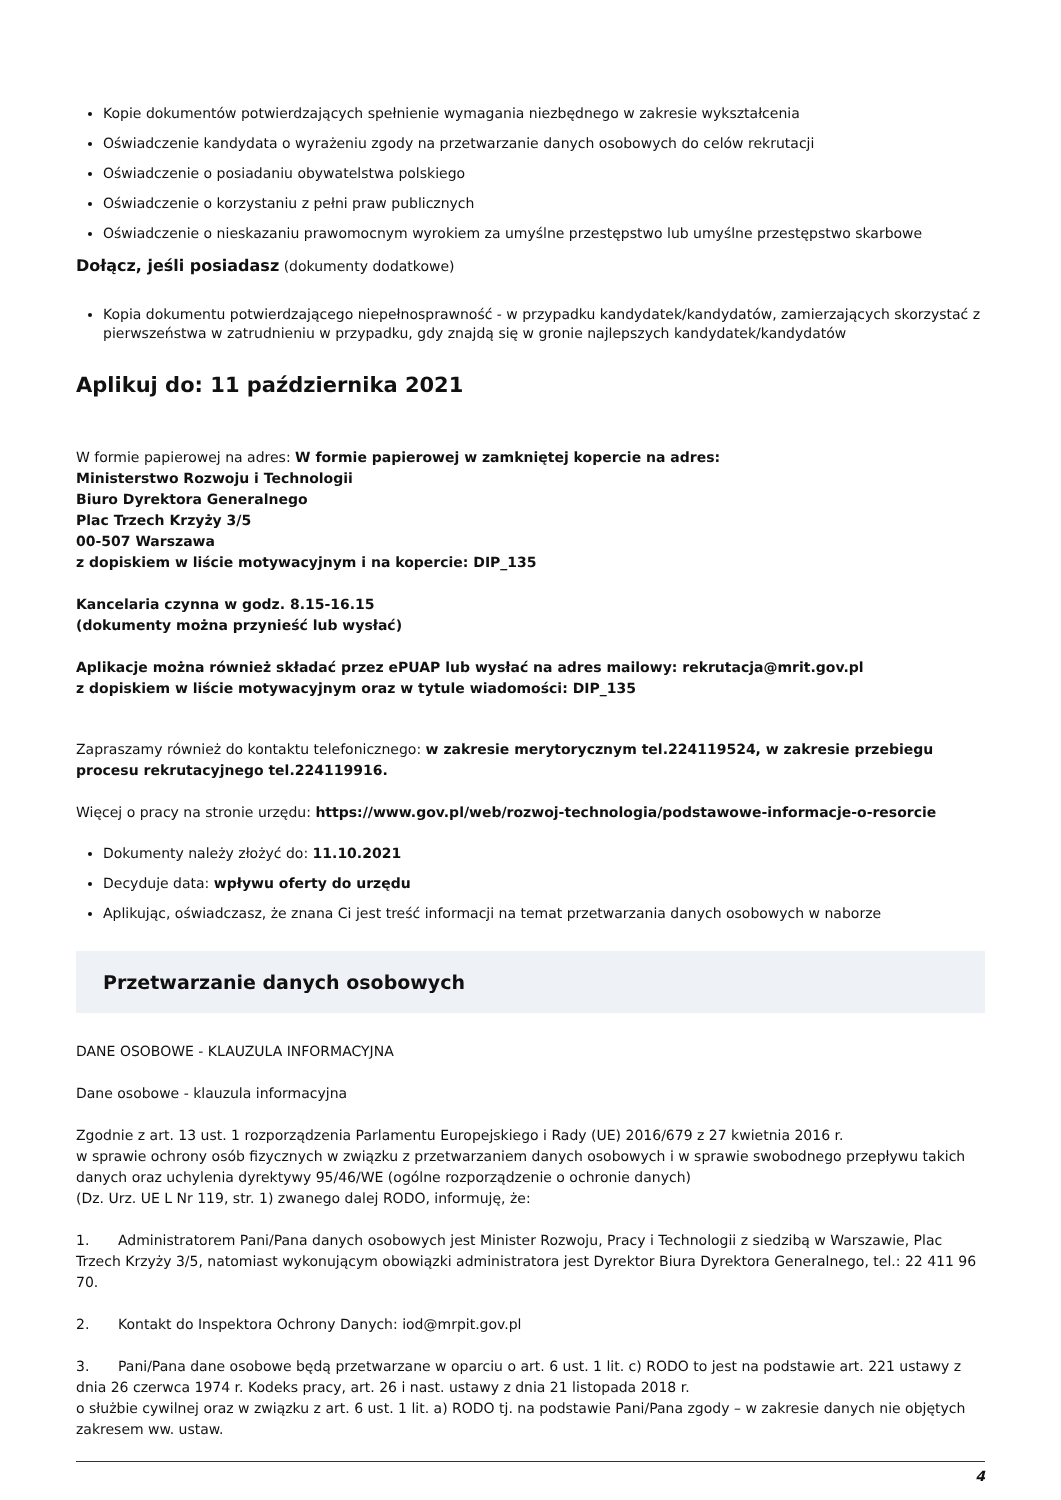Kopie dokumentów potwierdzających spełnienie wymagania niezbędnego w zakresie wykształcenia
Oświadczenie kandydata o wyrażeniu zgody na przetwarzanie danych osobowych do celów rekrutacji
Oświadczenie o posiadaniu obywatelstwa polskiego
Oświadczenie o korzystaniu z pełni praw publicznych
Oświadczenie o nieskazaniu prawomocnym wyrokiem za umyślne przestępstwo lub umyślne przestępstwo skarbowe
Dołącz, jeśli posiadasz (dokumenty dodatkowe)
Kopia dokumentu potwierdzającego niepełnosprawność - w przypadku kandydatek/kandydatów, zamierzających skorzystać z pierwszeństwa w zatrudnieniu w przypadku, gdy znajdą się w gronie najlepszych kandydatek/kandydatów
Aplikuj do: 11 października 2021
W formie papierowej na adres: W formie papierowej w zamkniętej kopercie na adres:
Ministerstwo Rozwoju i Technologii
Biuro Dyrektora Generalnego
Plac Trzech Krzyży 3/5
00-507 Warszawa
z dopiskiem w liście motywacyjnym i na kopercie: DIP_135
Kancelaria czynna w godz. 8.15-16.15
(dokumenty można przynieść lub wysłać)
Aplikacje można również składać przez ePUAP lub wysłać na adres mailowy: rekrutacja@mrit.gov.pl
z dopiskiem w liście motywacyjnym oraz w tytule wiadomości: DIP_135
Zapraszamy również do kontaktu telefonicznego: w zakresie merytorycznym tel.224119524, w zakresie przebiegu procesu rekrutacyjnego tel.224119916.
Więcej o pracy na stronie urzędu: https://www.gov.pl/web/rozwoj-technologia/podstawowe-informacje-o-resorcie
Dokumenty należy złożyć do: 11.10.2021
Decyduje data: wpływu oferty do urzędu
Aplikując, oświadczasz, że znana Ci jest treść informacji na temat przetwarzania danych osobowych w naborze
Przetwarzanie danych osobowych
DANE OSOBOWE - KLAUZULA INFORMACYJNA
Dane osobowe - klauzula informacyjna
Zgodnie z art. 13 ust. 1 rozporządzenia Parlamentu Europejskiego i Rady (UE) 2016/679 z 27 kwietnia 2016 r.
w sprawie ochrony osób fizycznych w związku z przetwarzaniem danych osobowych i w sprawie swobodnego przepływu takich danych oraz uchylenia dyrektywy 95/46/WE (ogólne rozporządzenie o ochronie danych)
(Dz. Urz. UE L Nr 119, str. 1) zwanego dalej RODO, informuję, że:
1. Administratorem Pani/Pana danych osobowych jest Minister Rozwoju, Pracy i Technologii z siedzibą w Warszawie, Plac Trzech Krzyży 3/5, natomiast wykonującym obowiązki administratora jest Dyrektor Biura Dyrektora Generalnego, tel.: 22 411 96 70.
2. Kontakt do Inspektora Ochrony Danych: iod@mrpit.gov.pl
3. Pani/Pana dane osobowe będą przetwarzane w oparciu o art. 6 ust. 1 lit. c) RODO to jest na podstawie art. 221 ustawy z dnia 26 czerwca 1974 r. Kodeks pracy, art. 26 i nast. ustawy z dnia 21 listopada 2018 r.
o służbie cywilnej oraz w związku z art. 6 ust. 1 lit. a) RODO tj. na podstawie Pani/Pana zgody – w zakresie danych nie objętych zakresem ww. ustaw.
4